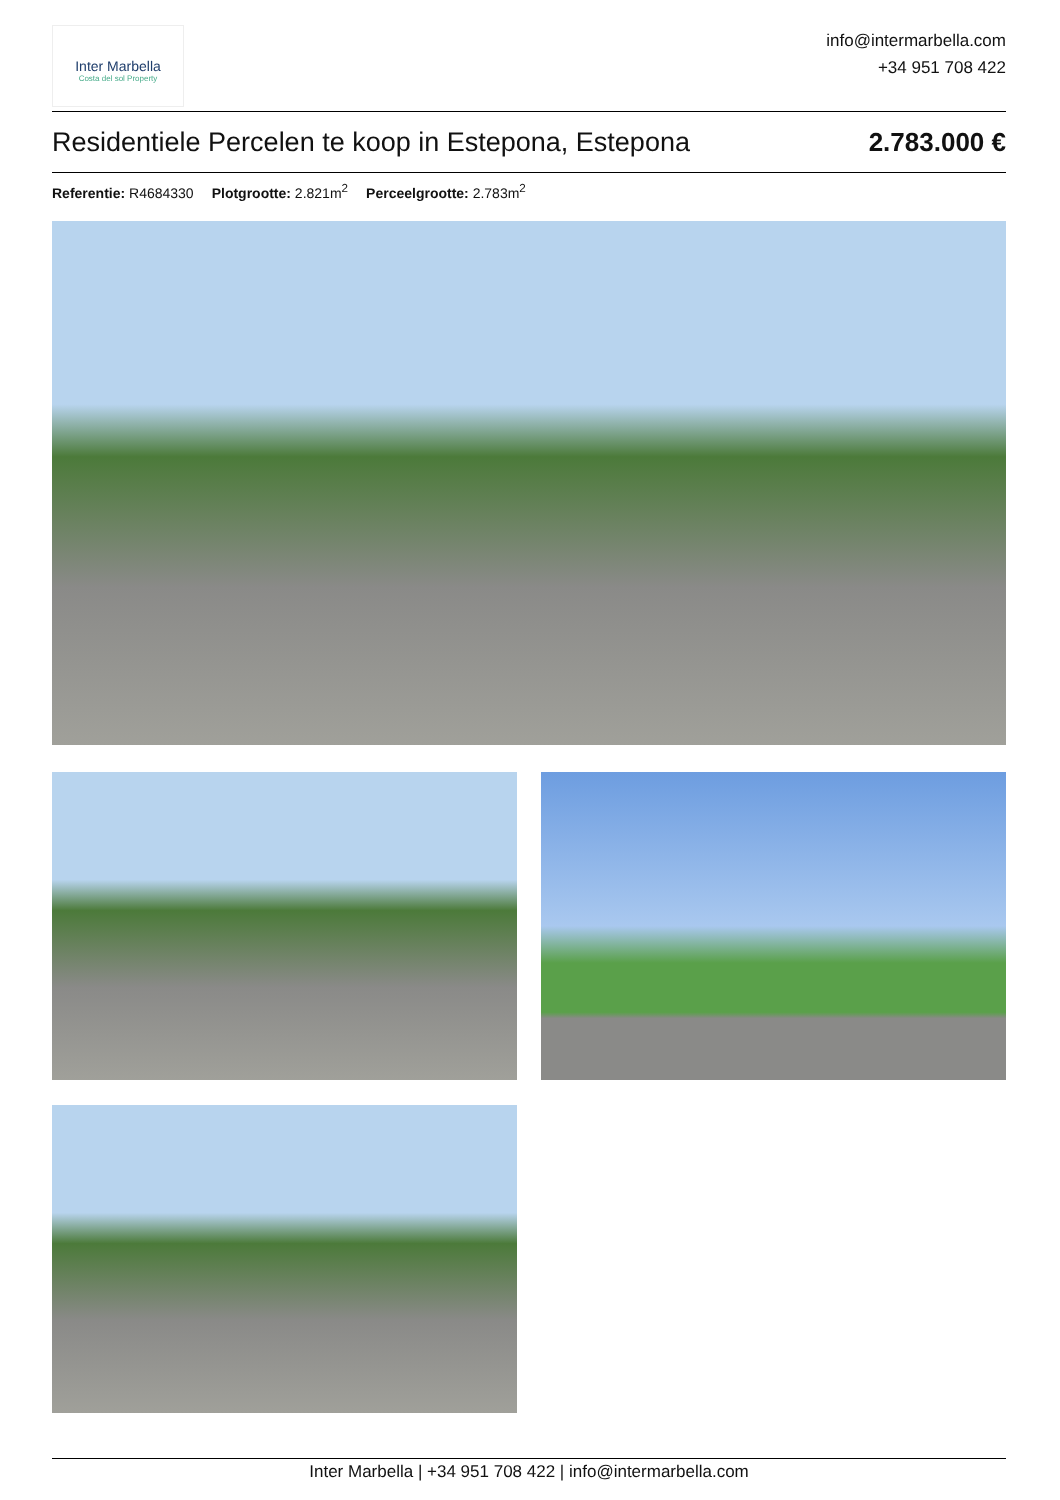Inter Marbella
Costa del sol Property
info@intermarbella.com
+34 951 708 422
Residentiele Percelen te koop in Estepona, Estepona 2.783.000 €
Referentie: R4684330 Plotgrootte: 2.821m<sup>2</sup> Perceelgrootte: 2.783m<sup>2</sup>
Inter Marbella | +34 951 708 422 | info@intermarbella.com